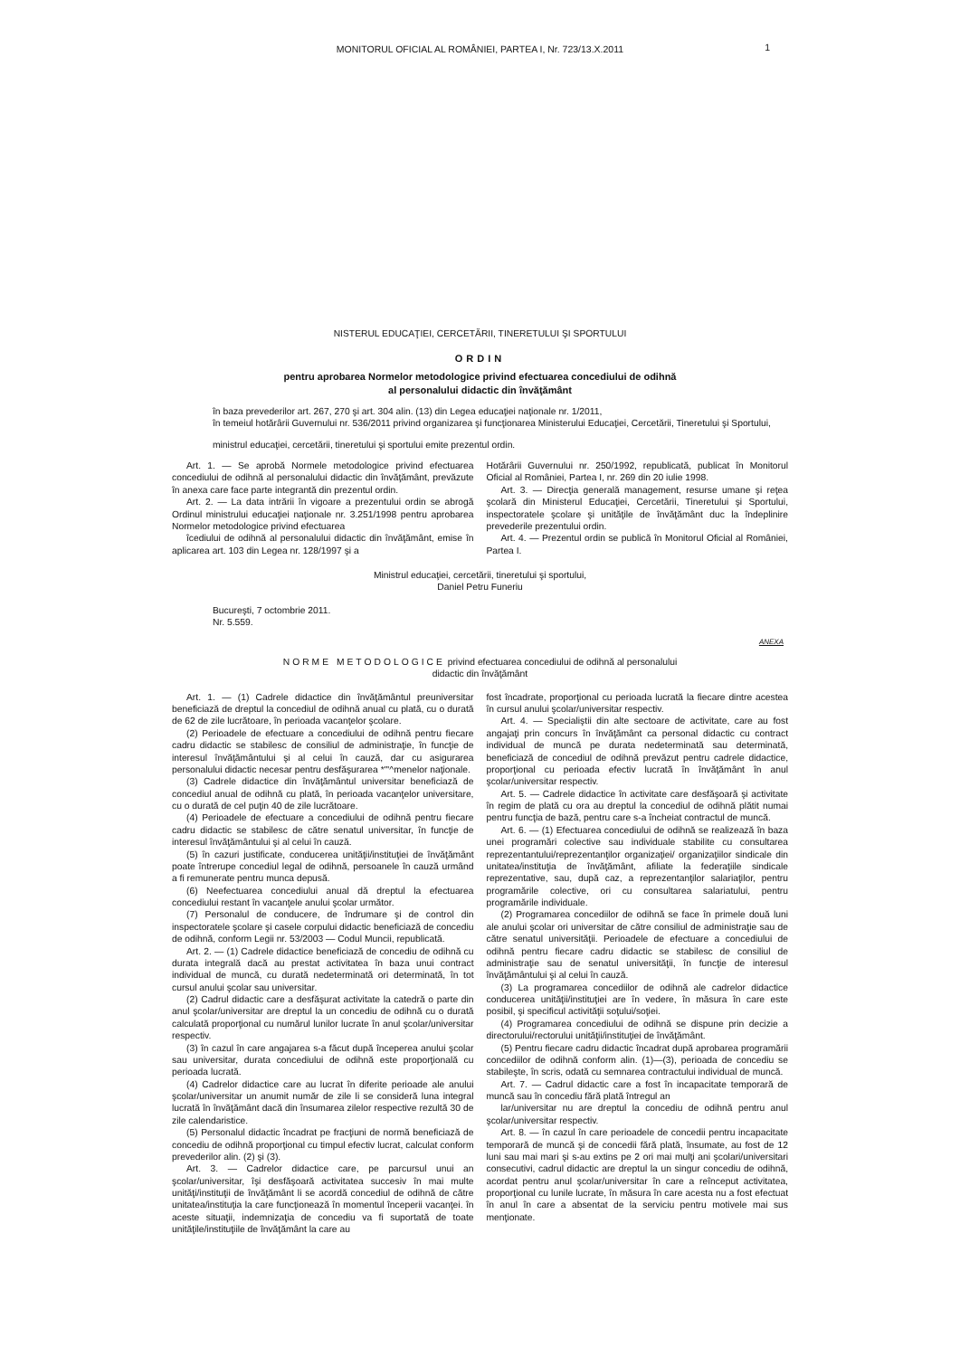MONITORUL OFICIAL AL ROMÂNIEI, PARTEA I, Nr. 723/13.X.2011 1
NISTERUL EDUCAŢIEI, CERCETĂRII, TINERETULUI ŞI SPORTULUI
ORDIN
pentru aprobarea Normelor metodologice privind efectuarea concediului de odihnă
al personalului didactic din învăţământ
în baza prevederilor art. 267, 270 şi art. 304 alin. (13) din Legea educaţiei naţionale nr. 1/2011,
în temeiul hotărârii Guvernului nr. 536/2011 privind organizarea şi funcţionarea Ministerului Educaţiei, Cercetării, Tineretului şi Sportului,
ministrul educaţiei, cercetării, tineretului şi sportului emite prezentul ordin.
Art. 1. — Se aprobă Normele metodologice privind efectuarea concediului de odihnă al personalului didactic din învăţământ, prevăzute în anexa care face parte integrantă din prezentul ordin.
Art. 2. — La data intrării în vigoare a prezentului ordin se abrogă Ordinul ministrului educaţiei naţionale nr. 3.251/1998 pentru aprobarea Normelor metodologice privind efectuarea
îcediului de odihnă al personalului didactic din învăţământ, emise în aplicarea art. 103 din Legea nr. 128/1997 şi a
Hotărârii Guvernului nr. 250/1992, republicată, publicat în Monitorul Oficial al României, Partea I, nr. 269 din 20 iulie 1998.
Art. 3. — Direcţia generală management, resurse umane şi reţea şcolară din Ministerul Educaţiei, Cercetării, Tineretului şi Sportului, inspectoratele şcolare şi unităţile de învăţământ duc la îndeplinire prevederile prezentului ordin.
Art. 4. — Prezentul ordin se publică în Monitorul Oficial al României, Partea I.
Ministrul educaţiei, cercetării, tineretului şi sportului,
Daniel Petru Funeriu
Bucureşti, 7 octombrie 2011.
Nr. 5.559.
ANEXA
NORME METODOLOGICE privind efectuarea concediului de odihnă al personalului
didactic din învăţământ
Art. 1. — (1) Cadrele didactice din învăţământul preuniversitar beneficiază de dreptul la concediul de odihnă anual cu plată, cu o durată de 62 de zile lucrătoare, în perioada vacanţelor şcolare.
(2) Perioadele de efectuare a concediului de odihnă pentru fiecare cadru didactic se stabilesc de consiliul de administraţie, în funcţie de interesul învăţământului şi al celui în cauză, dar cu asigurarea personalului didactic necesar pentru desfăşurarea *"'^menelor naţionale.
(3) Cadrele didactice din învăţământul universitar beneficiază de concediul anual de odihnă cu plată, în perioada vacanţelor universitare, cu o durată de cel puţin 40 de zile lucrătoare.
(4) Perioadele de efectuare a concediului de odihnă pentru fiecare cadru didactic se stabilesc de către senatul universitar, în funcţie de interesul învăţământului şi al celui în cauză.
(5) în cazuri justificate, conducerea unităţii/instituţiei de învăţământ poate întrerupe concediul legal de odihnă, persoanele în cauză urmând a fi remunerate pentru munca depusă.
(6) Neefectuarea concediului anual dă dreptul la efectuarea concediului restant în vacanţele anului şcolar următor.
(7) Personalul de conducere, de îndrumare şi de control din inspectoratele şcolare şi casele corpului didactic beneficiază de concediu de odihnă, conform Legii nr. 53/2003 — Codul Muncii, republicată.
Art. 2. — (1) Cadrele didactice beneficiază de concediu de odihnă cu durata integrală dacă au prestat activitatea în baza unui contract individual de muncă, cu durată nedeterminată ori determinată, în tot cursul anului şcolar sau universitar.
(2) Cadrul didactic care a desfăşurat activitate la catedră o parte din anul şcolar/universitar are dreptul la un concediu de odihnă cu o durată calculată proporţional cu numărul lunilor lucrate în anul şcolar/universitar respectiv.
(3) în cazul în care angajarea s-a făcut după începerea anului şcolar sau universitar, durata concediului de odihnă este proporţională cu perioada lucrată.
(4) Cadrelor didactice care au lucrat în diferite perioade ale anului şcolar/universitar un anumit număr de zile li se consideră luna integral lucrată în învăţământ dacă din însumarea zilelor respective rezultă 30 de zile calendaristice.
(5) Personalul didactic încadrat pe fracţiuni de normă beneficiază de concediu de odihnă proporţional cu timpul efectiv lucrat, calculat conform prevederilor alin. (2) şi (3).
Art. 3. — Cadrelor didactice care, pe parcursul unui an şcolar/universitar, îşi desfăşoară activitatea succesiv în mai multe unităţi/instituţii de învăţământ li se acordă concediul de odihnă de către unitatea/instituţia la care funcţionează în momentul începerii vacanţei. în aceste situaţii, indemnizaţia de concediu va fi suportată de toate unităţile/instituţiile de învăţământ la care au
fost încadrate, proporţional cu perioada lucrată la fiecare dintre acestea în cursul anului şcolar/universitar respectiv.
Art. 4. — Specialiştii din alte sectoare de activitate, care au fost angajaţi prin concurs în învăţământ ca personal didactic cu contract individual de muncă pe durata nedeterminată sau determinată, beneficiază de concediul de odihnă prevăzut pentru cadrele didactice, proporţional cu perioada efectiv lucrată în învăţământ în anul şcolar/universitar respectiv.
Art. 5. — Cadrele didactice în activitate care desfăşoară şi activitate în regim de plată cu ora au dreptul la concediul de odihnă plătit numai pentru funcţia de bază, pentru care s-a încheiat contractul de muncă.
Art. 6. — (1) Efectuarea concediului de odihnă se realizează în baza unei programări colective sau individuale stabilite cu consultarea reprezentantului/reprezentanţilor organizaţiei/ organizaţiilor sindicale din unitatea/instituţia de învăţământ, afiliate la federaţiile sindicale reprezentative, sau, după caz, a reprezentanţilor salariaţilor, pentru programările colective, ori cu consultarea salariatului, pentru programările individuale.
(2) Programarea concediilor de odihnă se face în primele două luni ale anului şcolar ori universitar de către consiliul de administraţie sau de către senatul universităţii. Perioadele de efectuare a concediului de odihnă pentru fiecare cadru didactic se stabilesc de consiliul de administraţie sau de senatul universităţii, în funcţie de interesul învăţământului şi al celui în cauză.
(3) La programarea concediilor de odihnă ale cadrelor didactice conducerea unităţii/instituţiei are în vedere, în măsura în care este posibil, şi specificul activităţii soţului/soţiei.
(4) Programarea concediului de odihnă se dispune prin decizie a directorului/rectorului unităţii/instituţiei de învăţământ.
(5) Pentru fiecare cadru didactic încadrat după aprobarea programării concediilor de odihnă conform alin. (1)—(3), perioada de concediu se stabileşte, în scris, odată cu semnarea contractului individual de muncă.
Art. 7. — Cadrul didactic care a fost în incapacitate temporară de muncă sau în concediu fără plată întregul an
lar/universitar nu are dreptul la concediu de odihnă pentru anul şcolar/universitar respectiv.
Art. 8. — în cazul în care perioadele de concedii pentru incapacitate temporară de muncă şi de concedii fără plată, însumate, au fost de 12 luni sau mai mari şi s-au extins pe 2 ori mai mulţi ani şcolari/universitari consecutivi, cadrul didactic are dreptul la un singur concediu de odihnă, acordat pentru anul şcolar/universitar în care a reînceput activitatea, proporţional cu lunile lucrate, în măsura în care acesta nu a fost efectuat în anul în care a absentat de la serviciu pentru motivele mai sus menţionate.